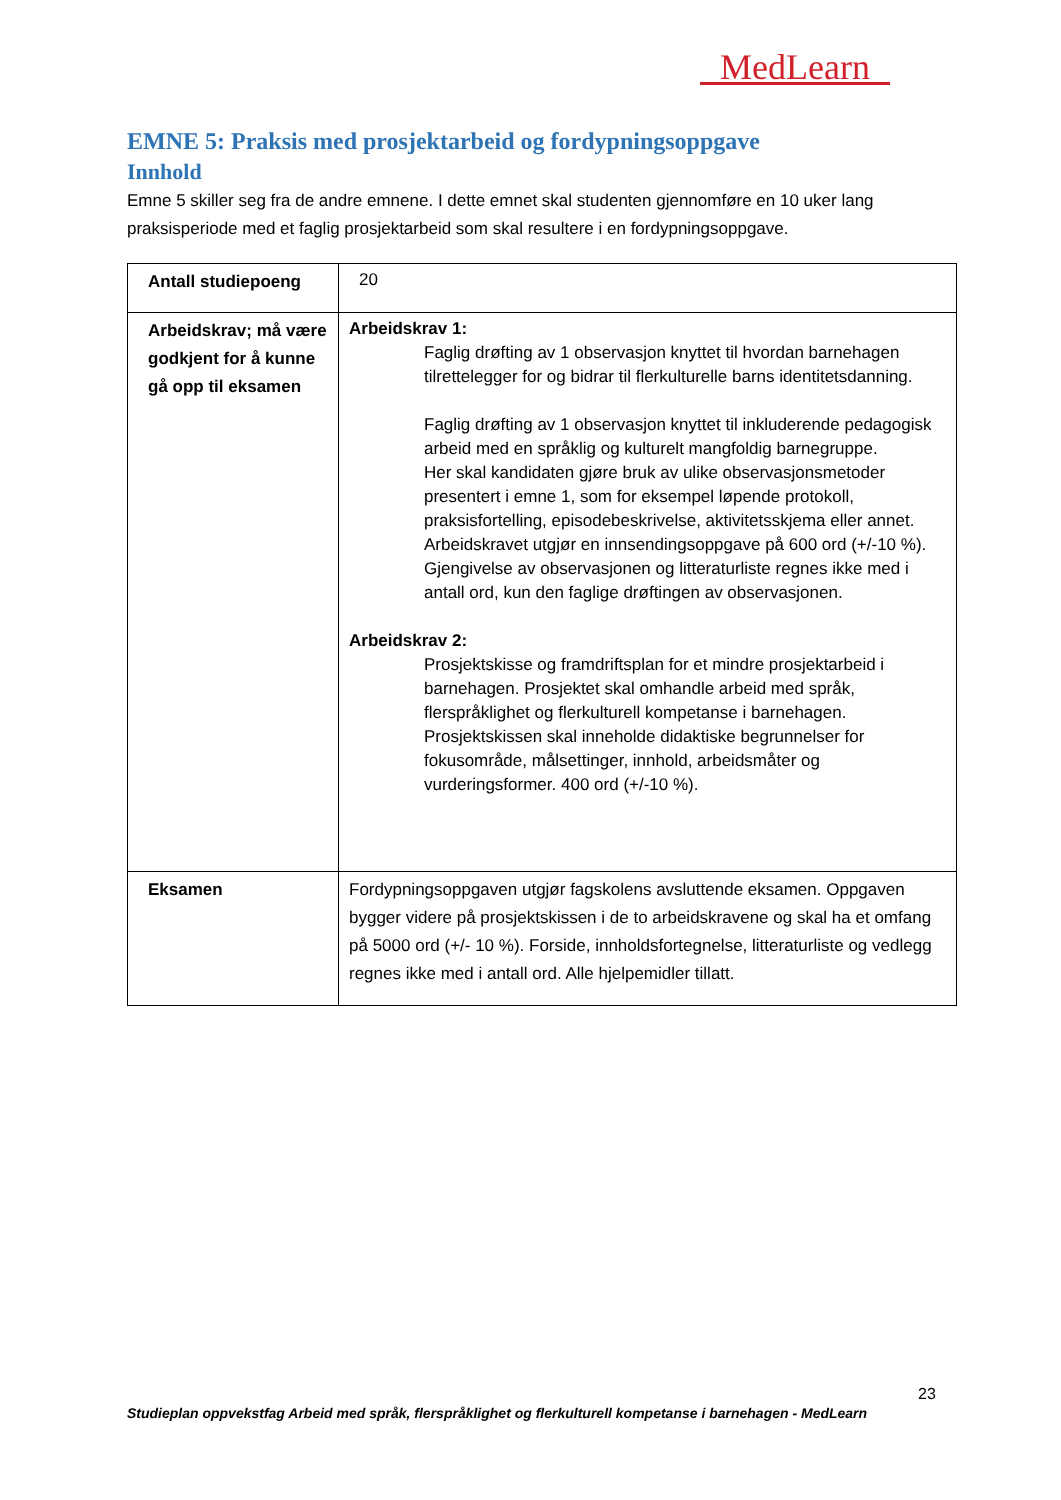MedLearn
EMNE 5: Praksis med prosjektarbeid og fordypningsoppgave
Innhold
Emne 5 skiller seg fra de andre emnene. I dette emnet skal studenten gjennomføre en 10 uker lang praksisperiode med et faglig prosjektarbeid som skal resultere i en fordypningsoppgave.
| Antall studiepoeng | 20 |
| Arbeidskrav; må være godkjent for å kunne gå opp til eksamen | Arbeidskrav 1: Faglig drøfting av 1 observasjon knyttet til hvordan barnehagen tilrettelegger for og bidrar til flerkulturelle barns identitetsdanning. Faglig drøfting av 1 observasjon knyttet til inkluderende pedagogisk arbeid med en språklig og kulturelt mangfoldig barnegruppe. Her skal kandidaten gjøre bruk av ulike observasjonsmetoder presentert i emne 1, som for eksempel løpende protokoll, praksisfortelling, episodebeskrivelse, aktivitetsskjema eller annet. Arbeidskravet utgjør en innsendingsoppgave på 600 ord (+/-10 %). Gjengivelse av observasjonen og litteraturliste regnes ikke med i antall ord, kun den faglige drøftingen av observasjonen. Arbeidskrav 2: Prosjektskisse og framdriftsplan for et mindre prosjektarbeid i barnehagen. Prosjektet skal omhandle arbeid med språk, flerspråklighet og flerkulturell kompetanse i barnehagen. Prosjektskissen skal inneholde didaktiske begrunnelser for fokusområde, målsettinger, innhold, arbeidsmåter og vurderingsformer. 400 ord (+/-10 %). |
| Eksamen | Fordypningsoppgaven utgjør fagskolens avsluttende eksamen. Oppgaven bygger videre på prosjektskissen i de to arbeidskravene og skal ha et omfang på 5000 ord (+/- 10 %). Forside, innholdsfortegnelse, litteraturliste og vedlegg regnes ikke med i antall ord. Alle hjelpemidler tillatt. |
23
Studieplan oppvekstfag Arbeid med språk, flerspråklighet og flerkulturell kompetanse i barnehagen - MedLearn